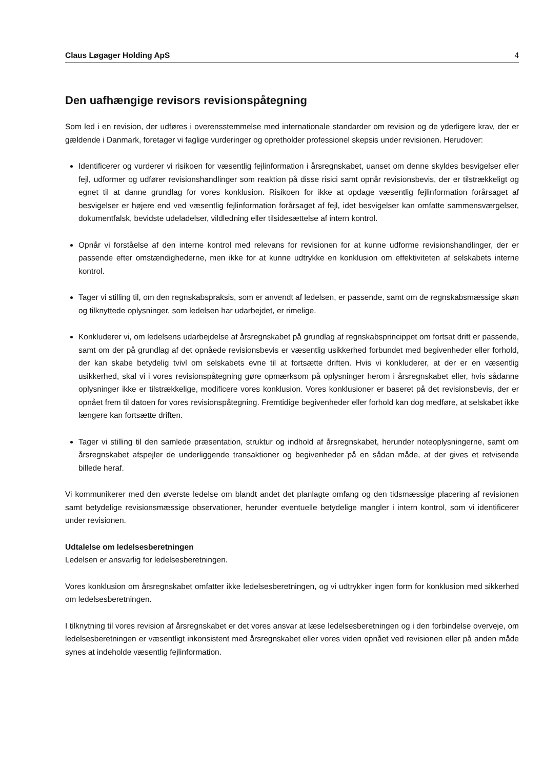Claus Løgager Holding ApS 4
Den uafhængige revisors revisionspåtegning
Som led i en revision, der udføres i overensstemmelse med internationale standarder om revision og de yderligere krav, der er gældende i Danmark, foretager vi faglige vurderinger og opretholder professionel skepsis under revisionen. Herudover:
Identificerer og vurderer vi risikoen for væsentlig fejlinformation i årsregnskabet, uanset om denne skyldes besvigelser eller fejl, udformer og udfører revisionshandlinger som reaktion på disse risici samt opnår revisionsbevis, der er tilstrækkeligt og egnet til at danne grundlag for vores konklusion. Risikoen for ikke at opdage væsentlig fejlinformation forårsaget af besvigelser er højere end ved væsentlig fejlinformation forårsaget af fejl, idet besvigelser kan omfatte sammensværgelser, dokumentfalsk, bevidste udeladelser, vildledning eller tilsidesættelse af intern kontrol.
Opnår vi forståelse af den interne kontrol med relevans for revisionen for at kunne udforme revisionshandlinger, der er passende efter omstændighederne, men ikke for at kunne udtrykke en konklusion om effektiviteten af selskabets interne kontrol.
Tager vi stilling til, om den regnskabspraksis, som er anvendt af ledelsen, er passende, samt om de regnskabsmæssige skøn og tilknyttede oplysninger, som ledelsen har udarbejdet, er rimelige.
Konkluderer vi, om ledelsens udarbejdelse af årsregnskabet på grundlag af regnskabsprincippet om fortsat drift er passende, samt om der på grundlag af det opnåede revisionsbevis er væsentlig usikkerhed forbundet med begivenheder eller forhold, der kan skabe betydelig tvivl om selskabets evne til at fortsætte driften. Hvis vi konkluderer, at der er en væsentlig usikkerhed, skal vi i vores revisionspåtegning gøre opmærksom på oplysninger herom i årsregnskabet eller, hvis sådanne oplysninger ikke er tilstrækkelige, modificere vores konklusion. Vores konklusioner er baseret på det revisionsbevis, der er opnået frem til datoen for vores revisionspåtegning. Fremtidige begivenheder eller forhold kan dog medføre, at selskabet ikke længere kan fortsætte driften.
Tager vi stilling til den samlede præsentation, struktur og indhold af årsregnskabet, herunder noteoplysningerne, samt om årsregnskabet afspejler de underliggende transaktioner og begivenheder på en sådan måde, at der gives et retvisende billede heraf.
Vi kommunikerer med den øverste ledelse om blandt andet det planlagte omfang og den tidsmæssige placering af revisionen samt betydelige revisionsmæssige observationer, herunder eventuelle betydelige mangler i intern kontrol, som vi identificerer under revisionen.
Udtalelse om ledelsesberetningen
Ledelsen er ansvarlig for ledelsesberetningen.
Vores konklusion om årsregnskabet omfatter ikke ledelsesberetningen, og vi udtrykker ingen form for konklusion med sikkerhed om ledelsesberetningen.
I tilknytning til vores revision af årsregnskabet er det vores ansvar at læse ledelsesberetningen og i den forbindelse overveje, om ledelsesberetningen er væsentligt inkonsistent med årsregnskabet eller vores viden opnået ved revisionen eller på anden måde synes at indeholde væsentlig fejlinformation.